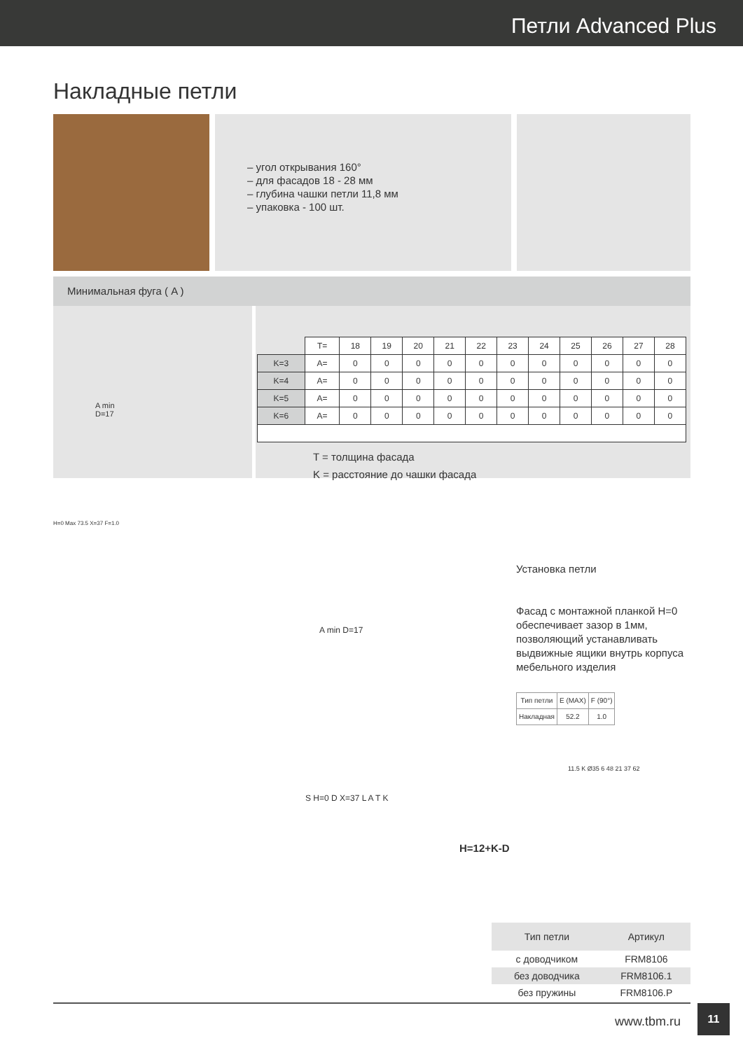Петли Advanced Plus
Накладные петли
– угол открывания 160°
– для фасадов 18 - 28 мм
– глубина чашки петли 11,8 мм
– упаковка - 100 шт.
Минимальная фуга ( A )
A min
D=17
| | T= | 18 | 19 | 20 | 21 | 22 | 23 | 24 | 25 | 26 | 27 | 28 |
| --- | --- | --- | --- | --- | --- | --- | --- | --- | --- | --- | --- | --- |
| K=3 | A= | 0 | 0 | 0 | 0 | 0 | 0 | 0 | 0 | 0 | 0 | 0 |
| K=4 | A= | 0 | 0 | 0 | 0 | 0 | 0 | 0 | 0 | 0 | 0 | 0 |
| K=5 | A= | 0 | 0 | 0 | 0 | 0 | 0 | 0 | 0 | 0 | 0 | 0 |
| K=6 | A= | 0 | 0 | 0 | 0 | 0 | 0 | 0 | 0 | 0 | 0 | 0 |
T = толщина фасада
K = расстояние до чашки фасада
H=0 Max 73.5 X=37 F=1.0
A min D=17
Установка петли
Фасад с монтажной планкой H=0 обеспечивает зазор в 1мм, позволяющий устанавливать выдвижные ящики внутрь корпуса мебельного изделия
| Тип петли | E (MAX) | F (90°) |
| Накладная | 52.2 | 1.0 |
S H=0 D X=37 L A T K
H=12+K-D
11.5 K Ø35 6 48 21 37 62
| Тип петли | Артикул |
| --- | --- |
| с доводчиком | FRM8106 |
| без доводчика | FRM8106.1 |
| без пружины | FRM8106.P |
www.tbm.ru
11